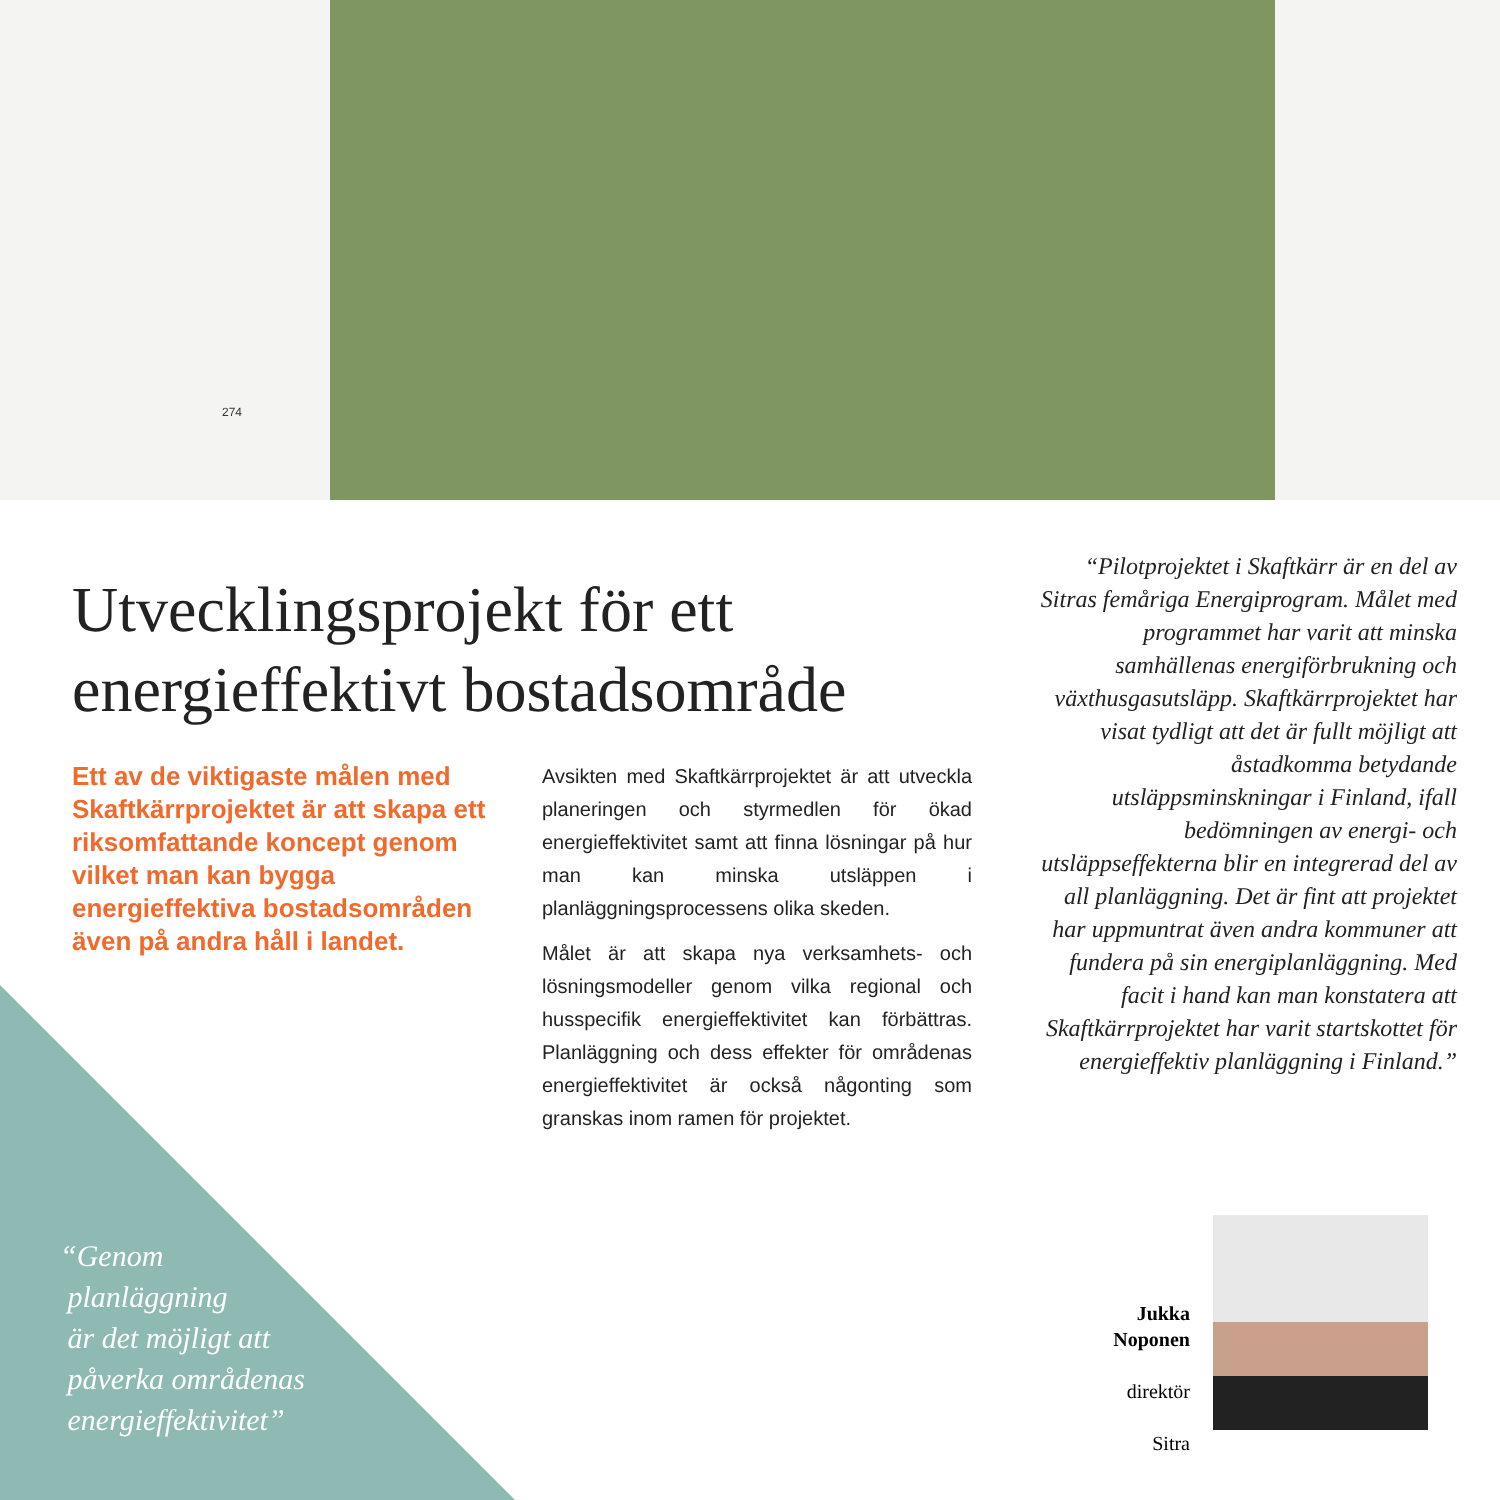274
Utvecklingsprojekt för ett
energieffektivt bostadsområde
Ett av de viktigaste målen med Skaftkärrprojektet är att skapa ett riksomfattande koncept genom vilket man kan bygga energieffektiva bostadsområden även på andra håll i landet.
Avsikten med Skaftkärrprojektet är att utveckla planeringen och styrmedlen för ökad energieffektivitet samt att finna lösningar på hur man kan minska utsläppen i planläggningsprocessens olika skeden.
Målet är att skapa nya verksamhets- och lösningsmodeller genom vilka regional och husspecifik energieffektivitet kan förbättras. Planläggning och dess effekter för områdenas energieffektivitet är också någonting som granskas inom ramen för projektet.
“Pilotprojektet i Skaftkärr är en del av Sitras femåriga Energiprogram. Målet med programmet har varit att minska samhällenas energiförbrukning och växthusgasutsläpp. Skaftkärrprojektet har visat tydligt att det är fullt möjligt att åstadkomma betydande utsläppsminskningar i Finland, ifall bedömningen av energi- och utsläppseffekterna blir en integrerad del av all planläggning. Det är fint att projektet har uppmuntrat även andra kommuner att fundera på sin energiplanläggning. Med facit i hand kan man konstatera att Skaftkärrprojektet har varit startskottet för energieffektiv planläggning i Finland.”
“Genom
planläggning
är det möjligt att
påverka områdenas
energieffektivitet”
Jukka Noponen
direktör
Sitra